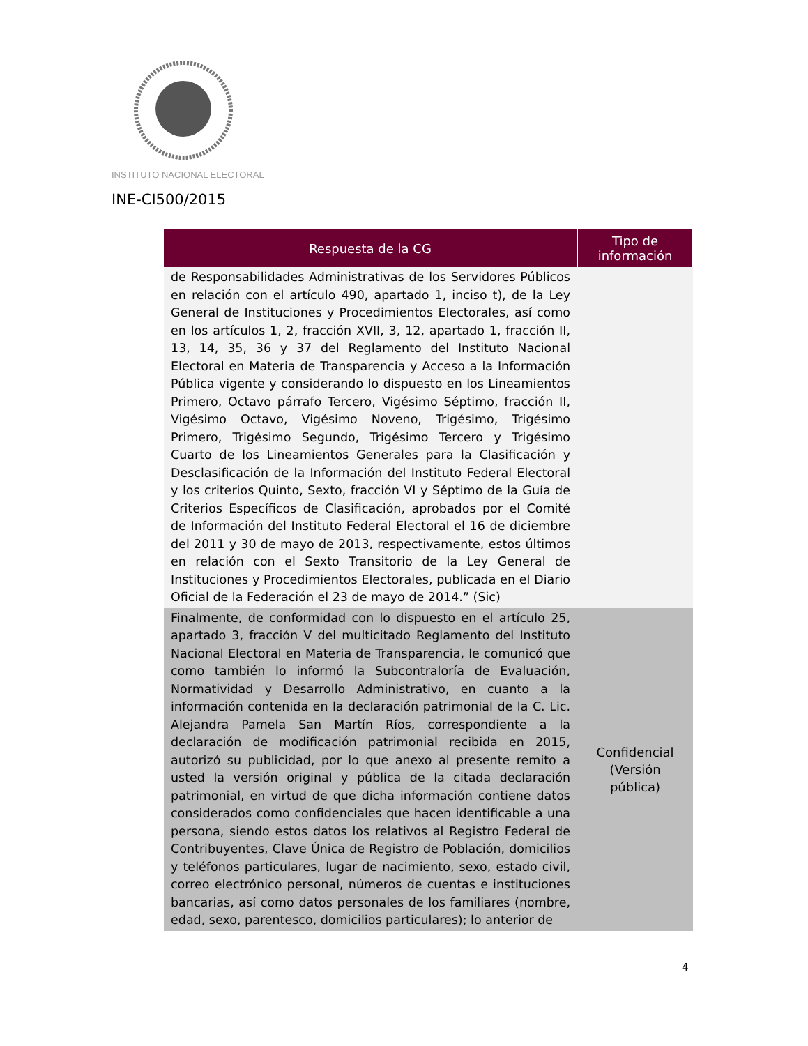INSTITUTO NACIONAL ELECTORAL
INE-CI500/2015
| Respuesta de la CG | Tipo de información |
| --- | --- |
| de Responsabilidades Administrativas de los Servidores Públicos en relación con el artículo 490, apartado 1, inciso t), de la Ley General de Instituciones y Procedimientos Electorales, así como en los artículos 1, 2, fracción XVII, 3, 12, apartado 1, fracción II, 13, 14, 35, 36 y 37 del Reglamento del Instituto Nacional Electoral en Materia de Transparencia y Acceso a la Información Pública vigente y considerando lo dispuesto en los Lineamientos Primero, Octavo párrafo Tercero, Vigésimo Séptimo, fracción II, Vigésimo Octavo, Vigésimo Noveno, Trigésimo, Trigésimo Primero, Trigésimo Segundo, Trigésimo Tercero y Trigésimo Cuarto de los Lineamientos Generales para la Clasificación y Desclasificación de la Información del Instituto Federal Electoral y los criterios Quinto, Sexto, fracción VI y Séptimo de la Guía de Criterios Específicos de Clasificación, aprobados por el Comité de Información del Instituto Federal Electoral el 16 de diciembre del 2011 y 30 de mayo de 2013, respectivamente, estos últimos en relación con el Sexto Transitorio de la Ley General de Instituciones y Procedimientos Electorales, publicada en el Diario Oficial de la Federación el 23 de mayo de 2014.” (Sic) | |
| Finalmente, de conformidad con lo dispuesto en el artículo 25, apartado 3, fracción V del multicitado Reglamento del Instituto Nacional Electoral en Materia de Transparencia, le comunicó que como también lo informó la Subcontraloría de Evaluación, Normatividad y Desarrollo Administrativo, en cuanto a la información contenida en la declaración patrimonial de la C. Lic. Alejandra Pamela San Martín Ríos, correspondiente a la declaración de modificación patrimonial recibida en 2015, autorizó su publicidad, por lo que anexo al presente remito a usted la versión original y pública de la citada declaración patrimonial, en virtud de que dicha información contiene datos considerados como confidenciales que hacen identificable a una persona, siendo estos datos los relativos al Registro Federal de Contribuyentes, Clave Única de Registro de Población, domicilios y teléfonos particulares, lugar de nacimiento, sexo, estado civil, correo electrónico personal, números de cuentas e instituciones bancarias, así como datos personales de los familiares (nombre, edad, sexo, parentesco, domicilios particulares); lo anterior de | Confidencial (Versión pública) |
4